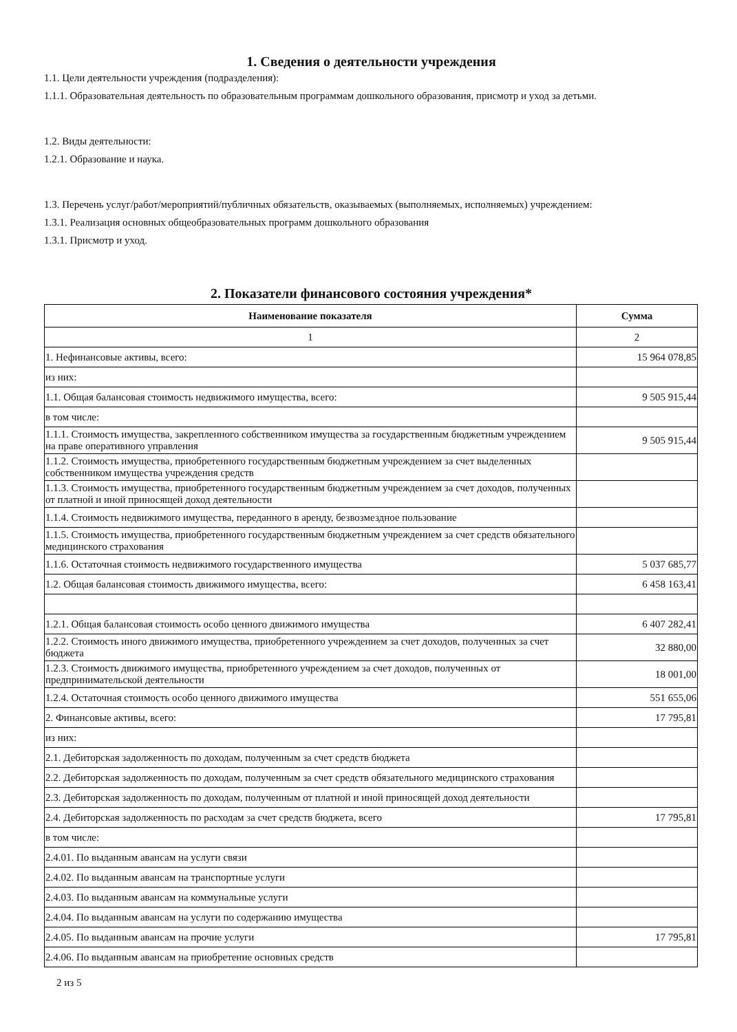1. Сведения о деятельности учреждения
1.1. Цели деятельности учреждения (подразделения):
1.1.1. Образовательная деятельность по образовательным программам дошкольного образования, присмотр и уход за детьми.
1.2. Виды деятельности:
1.2.1. Образование и наука.
1.3. Перечень услуг/работ/мероприятий/публичных обязательств, оказываемых (выполняемых, исполняемых) учреждением:
1.3.1. Реализация основных общеобразовательных программ дошкольного образования
1.3.1. Присмотр и уход.
2. Показатели финансового состояния учреждения*
| Наименование показателя | Сумма |
| --- | --- |
| 1 | 2 |
| 1. Нефинансовые активы, всего: | 15 964 078,85 |
| из них: | |
| 1.1. Общая балансовая стоимость недвижимого имущества, всего: | 9 505 915,44 |
| в том числе: | |
| 1.1.1. Стоимость имущества, закрепленного собственником имущества за государственным бюджетным учреждением на праве оперативного управления | 9 505 915,44 |
| 1.1.2. Стоимость имущества, приобретенного государственным бюджетным учреждением за счет выделенных собственником имущества учреждения средств | |
| 1.1.3. Стоимость имущества, приобретенного государственным бюджетным учреждением за счет доходов, полученных от платной и иной приносящей доход деятельности | |
| 1.1.4. Стоимость недвижимого имущества, переданного в аренду, безвозмездное пользование | |
| 1.1.5. Стоимость имущества, приобретенного государственным бюджетным учреждением за счет средств обязательного медицинского страхования | |
| 1.1.6. Остаточная стоимость недвижимого государственного имущества | 5 037 685,77 |
| 1.2. Общая балансовая стоимость движимого имущества, всего: | 6 458 163,41 |
| 1.2.1. Общая балансовая стоимость особо ценного движимого имущества | 6 407 282,41 |
| 1.2.2. Стоимость иного движимого имущества, приобретенного учреждением за счет доходов, полученных за счет бюджета | 32 880,00 |
| 1.2.3. Стоимость движимого имущества, приобретенного учреждением за счет доходов, полученных от предпринимательской деятельности | 18 001,00 |
| 1.2.4. Остаточная стоимость особо ценного движимого имущества | 551 655,06 |
| 2. Финансовые активы, всего: | 17 795,81 |
| из них: | |
| 2.1. Дебиторская задолженность по доходам, полученным за счет средств бюджета | |
| 2.2. Дебиторская задолженность по доходам, полученным за счет средств обязательного медицинского страхования | |
| 2.3. Дебиторская задолженность по доходам, полученным от платной и иной приносящей доход деятельности | |
| 2.4. Дебиторская задолженность по расходам за счет средств бюджета, всего | 17 795,81 |
| в том числе: | |
| 2.4.01. По выданным авансам на услуги связи | |
| 2.4.02. По выданным авансам на транспортные услуги | |
| 2.4.03. По выданным авансам на коммунальные услуги | |
| 2.4.04. По выданным авансам на услуги по содержанию имущества | |
| 2.4.05. По выданным авансам на прочие услуги | 17 795,81 |
| 2.4.06. По выданным авансам на приобретение основных средств | |
2 из 5